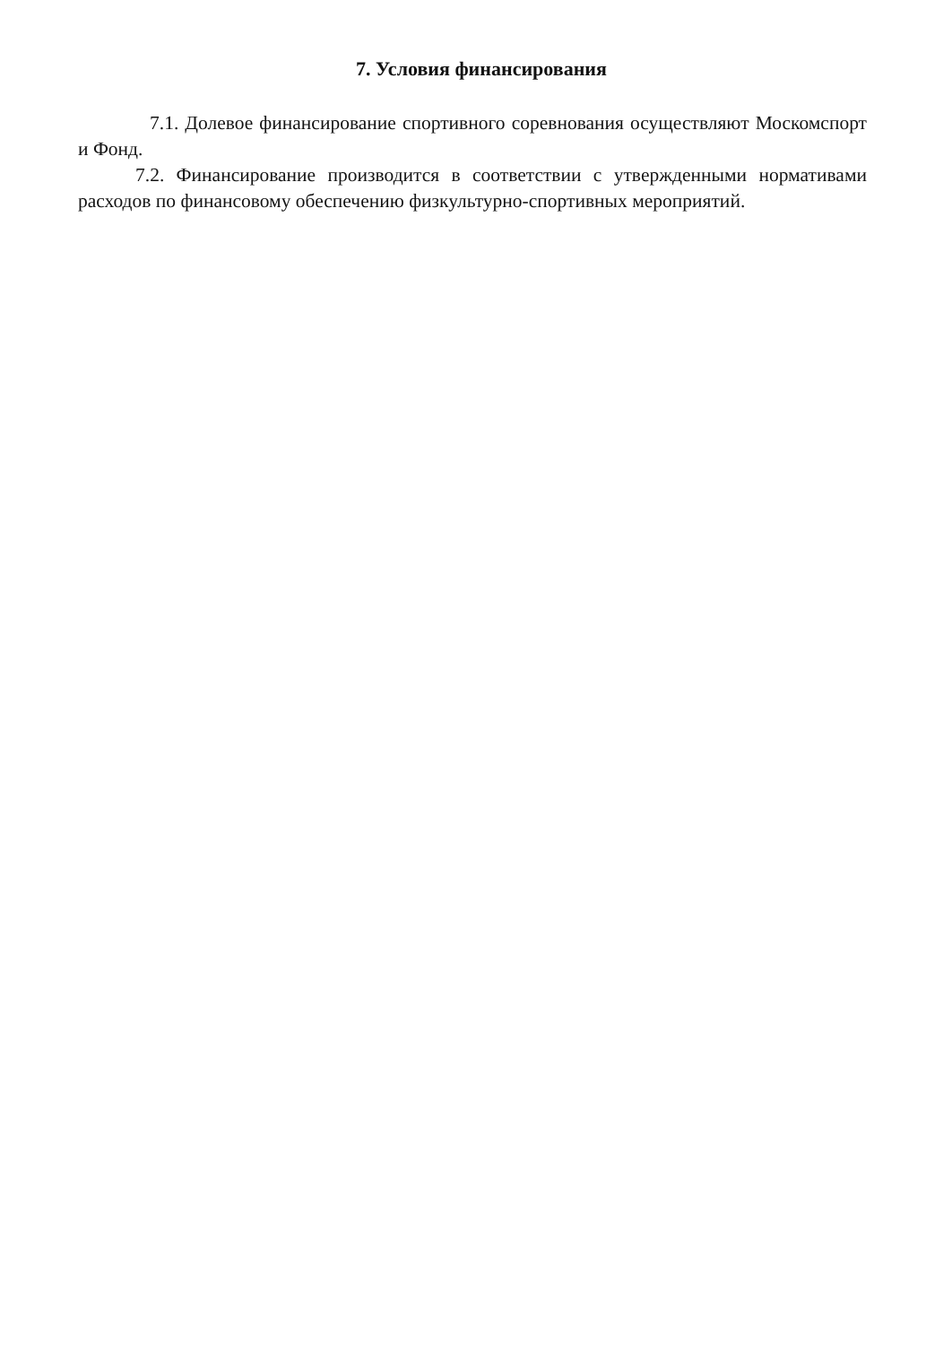7. Условия финансирования
7.1. Долевое финансирование спортивного соревнования осуществляют Москомспорт и Фонд.
7.2. Финансирование производится в соответствии с утвержденными нормативами расходов по финансовому обеспечению физкультурно-спортивных мероприятий.